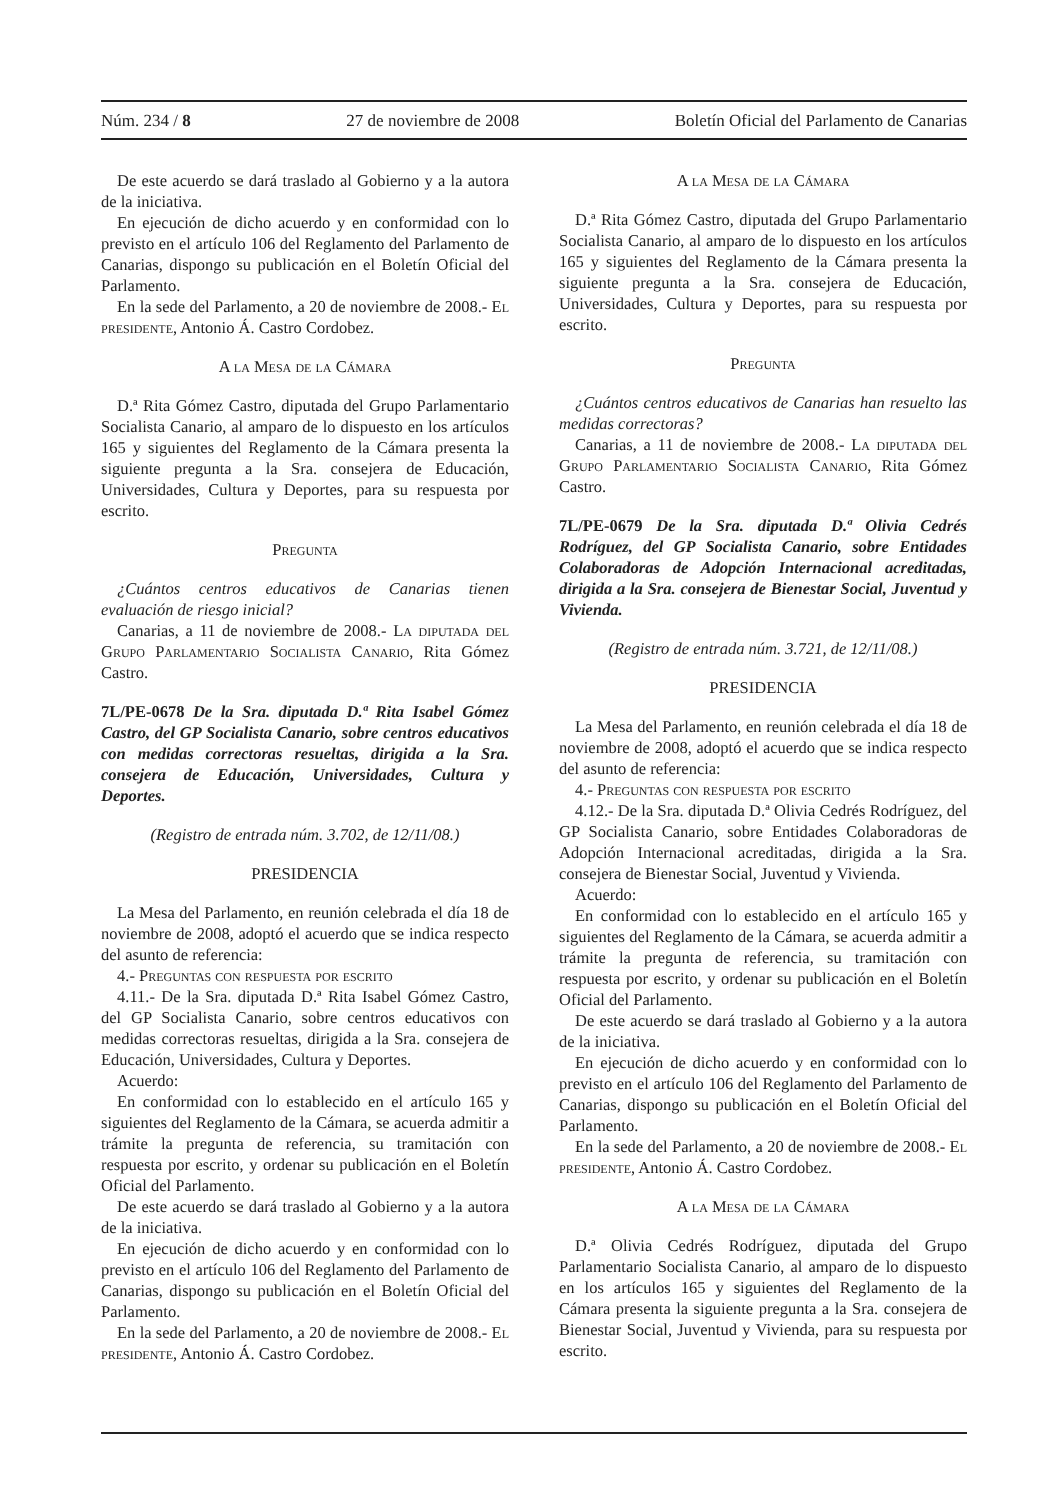Núm. 234 / 8 27 de noviembre de 2008 Boletín Oficial del Parlamento de Canarias
De este acuerdo se dará traslado al Gobierno y a la autora de la iniciativa.
En ejecución de dicho acuerdo y en conformidad con lo previsto en el artículo 106 del Reglamento del Parlamento de Canarias, dispongo su publicación en el Boletín Oficial del Parlamento.
En la sede del Parlamento, a 20 de noviembre de 2008.- El presidente, Antonio Á. Castro Cordobez.
A la Mesa de la Cámara
D.ª Rita Gómez Castro, diputada del Grupo Parlamentario Socialista Canario, al amparo de lo dispuesto en los artículos 165 y siguientes del Reglamento de la Cámara presenta la siguiente pregunta a la Sra. consejera de Educación, Universidades, Cultura y Deportes, para su respuesta por escrito.
Pregunta
¿Cuántos centros educativos de Canarias tienen evaluación de riesgo inicial?
Canarias, a 11 de noviembre de 2008.- La diputada del Grupo Parlamentario Socialista Canario, Rita Gómez Castro.
7L/PE-0678 De la Sra. diputada D.ª Rita Isabel Gómez Castro, del GP Socialista Canario, sobre centros educativos con medidas correctoras resueltas, dirigida a la Sra. consejera de Educación, Universidades, Cultura y Deportes.
(Registro de entrada núm. 3.702, de 12/11/08.)
PRESIDENCIA
La Mesa del Parlamento, en reunión celebrada el día 18 de noviembre de 2008, adoptó el acuerdo que se indica respecto del asunto de referencia:
4.- Preguntas con respuesta por escrito
4.11.- De la Sra. diputada D.ª Rita Isabel Gómez Castro, del GP Socialista Canario, sobre centros educativos con medidas correctoras resueltas, dirigida a la Sra. consejera de Educación, Universidades, Cultura y Deportes.
Acuerdo:
En conformidad con lo establecido en el artículo 165 y siguientes del Reglamento de la Cámara, se acuerda admitir a trámite la pregunta de referencia, su tramitación con respuesta por escrito, y ordenar su publicación en el Boletín Oficial del Parlamento.
De este acuerdo se dará traslado al Gobierno y a la autora de la iniciativa.
En ejecución de dicho acuerdo y en conformidad con lo previsto en el artículo 106 del Reglamento del Parlamento de Canarias, dispongo su publicación en el Boletín Oficial del Parlamento.
En la sede del Parlamento, a 20 de noviembre de 2008.- El presidente, Antonio Á. Castro Cordobez.
A la Mesa de la Cámara
D.ª Rita Gómez Castro, diputada del Grupo Parlamentario Socialista Canario, al amparo de lo dispuesto en los artículos 165 y siguientes del Reglamento de la Cámara presenta la siguiente pregunta a la Sra. consejera de Educación, Universidades, Cultura y Deportes, para su respuesta por escrito.
Pregunta
¿Cuántos centros educativos de Canarias han resuelto las medidas correctoras?
Canarias, a 11 de noviembre de 2008.- La diputada del Grupo Parlamentario Socialista Canario, Rita Gómez Castro.
7L/PE-0679 De la Sra. diputada D.ª Olivia Cedrés Rodríguez, del GP Socialista Canario, sobre Entidades Colaboradoras de Adopción Internacional acreditadas, dirigida a la Sra. consejera de Bienestar Social, Juventud y Vivienda.
(Registro de entrada núm. 3.721, de 12/11/08.)
PRESIDENCIA
La Mesa del Parlamento, en reunión celebrada el día 18 de noviembre de 2008, adoptó el acuerdo que se indica respecto del asunto de referencia:
4.- Preguntas con respuesta por escrito
4.12.- De la Sra. diputada D.ª Olivia Cedrés Rodríguez, del GP Socialista Canario, sobre Entidades Colaboradoras de Adopción Internacional acreditadas, dirigida a la Sra. consejera de Bienestar Social, Juventud y Vivienda.
Acuerdo:
En conformidad con lo establecido en el artículo 165 y siguientes del Reglamento de la Cámara, se acuerda admitir a trámite la pregunta de referencia, su tramitación con respuesta por escrito, y ordenar su publicación en el Boletín Oficial del Parlamento.
De este acuerdo se dará traslado al Gobierno y a la autora de la iniciativa.
En ejecución de dicho acuerdo y en conformidad con lo previsto en el artículo 106 del Reglamento del Parlamento de Canarias, dispongo su publicación en el Boletín Oficial del Parlamento.
En la sede del Parlamento, a 20 de noviembre de 2008.- El presidente, Antonio Á. Castro Cordobez.
A la Mesa de la Cámara
D.ª Olivia Cedrés Rodríguez, diputada del Grupo Parlamentario Socialista Canario, al amparo de lo dispuesto en los artículos 165 y siguientes del Reglamento de la Cámara presenta la siguiente pregunta a la Sra. consejera de Bienestar Social, Juventud y Vivienda, para su respuesta por escrito.